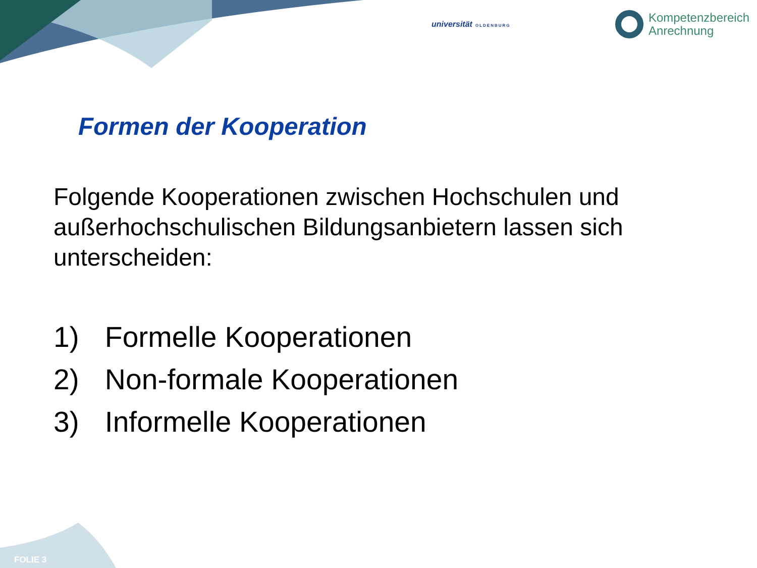universität OLDENBURG
Kompetenzbereich
Anrechnung
Formen der Kooperation
Folgende Kooperationen zwischen Hochschulen und außerhochschulischen Bildungsanbietern lassen sich unterscheiden:
1) Formelle Kooperationen
2) Non-formale Kooperationen
3) Informelle Kooperationen
FOLIE 3